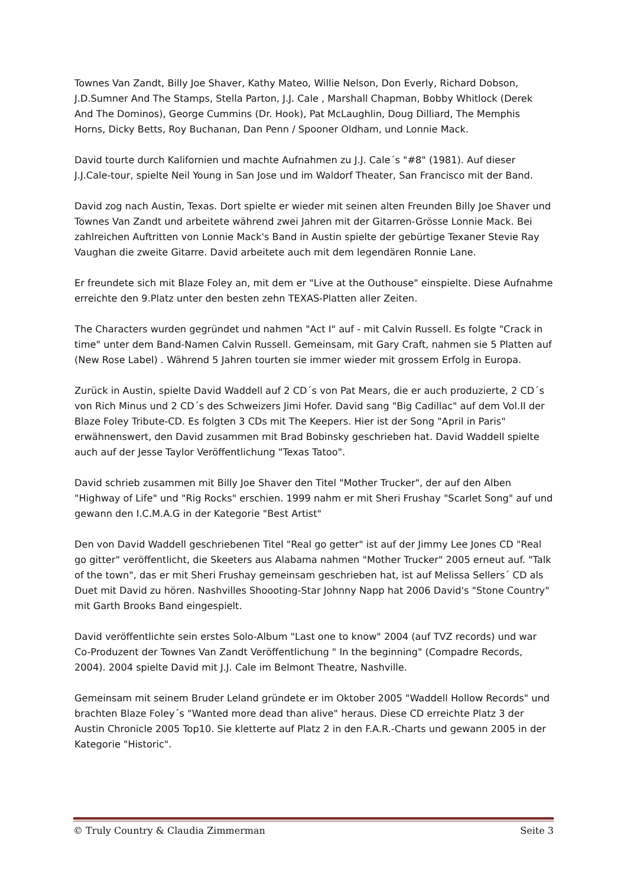Townes Van Zandt, Billy Joe Shaver, Kathy Mateo, Willie Nelson, Don Everly, Richard Dobson, J.D.Sumner And The Stamps, Stella Parton, J.J. Cale , Marshall Chapman, Bobby Whitlock (Derek And The Dominos), George Cummins (Dr. Hook), Pat McLaughlin, Doug Dilliard, The Memphis Horns, Dicky Betts, Roy Buchanan, Dan Penn / Spooner Oldham, und Lonnie Mack.
David tourte durch Kalifornien und machte Aufnahmen zu J.J. Cale´s "#8" (1981). Auf dieser J.J.Cale-tour, spielte Neil Young in San Jose und im Waldorf Theater, San Francisco mit der Band.
David zog nach Austin, Texas. Dort spielte er wieder mit seinen alten Freunden Billy Joe Shaver und Townes Van Zandt und arbeitete während zwei Jahren mit der Gitarren-Grösse Lonnie Mack. Bei zahlreichen Auftritten von Lonnie Mack's Band in Austin spielte der gebürtige Texaner Stevie Ray Vaughan die zweite Gitarre. David arbeitete auch mit dem legendären Ronnie Lane.
Er freundete sich mit Blaze Foley an, mit dem er "Live at the Outhouse" einspielte. Diese Aufnahme erreichte den 9.Platz unter den besten zehn TEXAS-Platten aller Zeiten.
The Characters wurden gegründet und nahmen "Act I" auf - mit Calvin Russell. Es folgte "Crack in time" unter dem Band-Namen Calvin Russell. Gemeinsam, mit Gary Craft, nahmen sie 5 Platten auf (New Rose Label) . Während 5 Jahren tourten sie immer wieder mit grossem Erfolg in Europa.
Zurück in Austin, spielte David Waddell auf 2 CD´s von Pat Mears, die er auch produzierte, 2 CD´s von Rich Minus und 2 CD´s des Schweizers Jimi Hofer. David sang "Big Cadillac" auf dem Vol.II der Blaze Foley Tribute-CD. Es folgten 3 CDs mit The Keepers. Hier ist der Song "April in Paris" erwähnenswert, den David zusammen mit Brad Bobinsky geschrieben hat. David Waddell spielte auch auf der Jesse Taylor Veröffentlichung "Texas Tatoo".
David schrieb zusammen mit Billy Joe Shaver den Titel "Mother Trucker", der auf den Alben "Highway of Life" und "Rig Rocks" erschien. 1999 nahm er mit Sheri Frushay "Scarlet Song" auf und gewann den I.C.M.A.G in der Kategorie "Best Artist"
Den von David Waddell geschriebenen Titel "Real go getter" ist auf der Jimmy Lee Jones CD "Real go gitter" veröffentlicht, die Skeeters aus Alabama nahmen "Mother Trucker" 2005 erneut auf. "Talk of the town", das er mit Sheri Frushay gemeinsam geschrieben hat, ist auf Melissa Sellers´ CD als Duet mit David zu hören. Nashvilles Shoooting-Star Johnny Napp hat 2006 David's "Stone Country" mit Garth Brooks Band eingespielt.
David veröffentlichte sein erstes Solo-Album "Last one to know" 2004 (auf TVZ records) und war Co-Produzent der Townes Van Zandt Veröffentlichung " In the beginning" (Compadre Records, 2004). 2004 spielte David mit J.J. Cale im Belmont Theatre, Nashville.
Gemeinsam mit seinem Bruder Leland gründete er im Oktober 2005 "Waddell Hollow Records" und brachten Blaze Foley´s "Wanted more dead than alive" heraus. Diese CD erreichte Platz 3 der Austin Chronicle 2005 Top10. Sie kletterte auf Platz 2 in den F.A.R.-Charts und gewann 2005 in der Kategorie "Historic".
© Truly Country & Claudia Zimmerman Seite 3